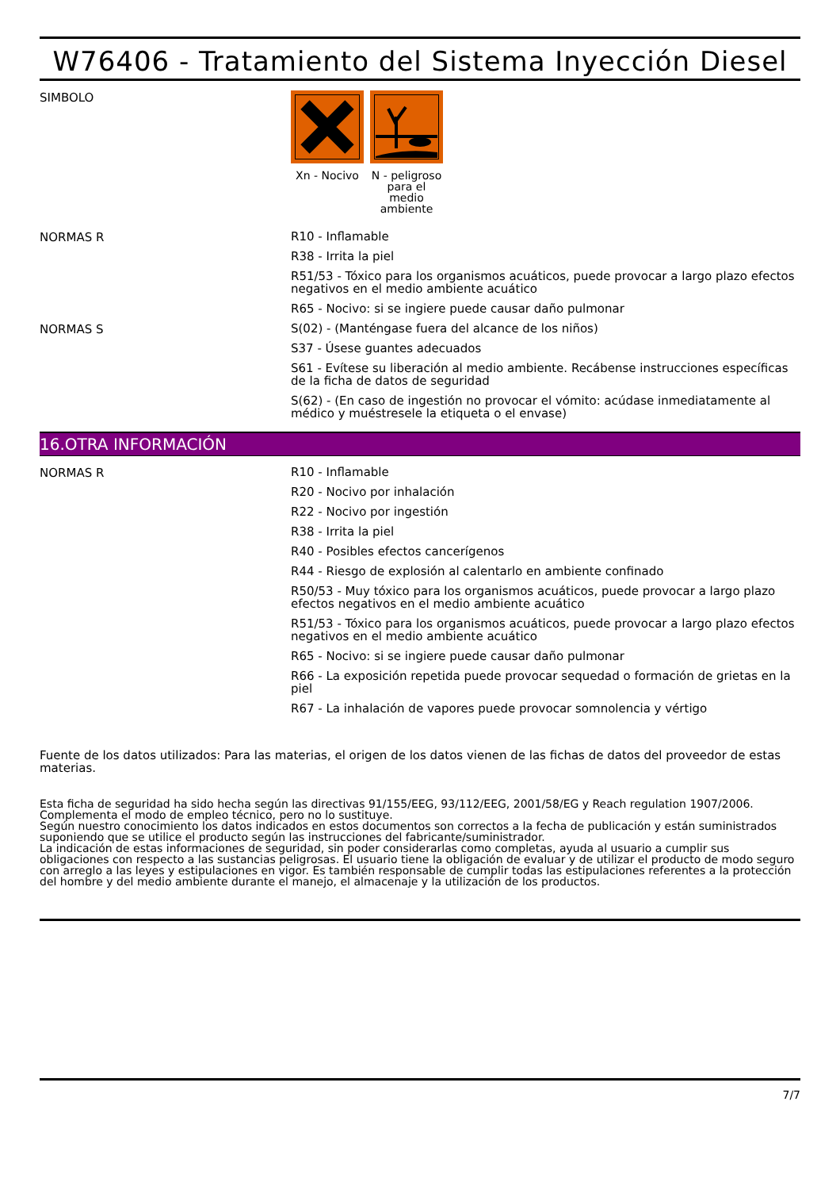W76406 - Tratamiento del Sistema Inyección Diesel
SIMBOLO
Xn - Nocivo
N - peligroso para el medio ambiente
NORMAS R
R10 - Inflamable
R38 - Irrita la piel
R51/53 - Tóxico para los organismos acuáticos, puede provocar a largo plazo efectos negativos en el medio ambiente acuático
R65 - Nocivo: si se ingiere puede causar daño pulmonar
NORMAS S
S(02) - (Manténgase fuera del alcance de los niños)
S37 - Úsese guantes adecuados
S61 - Evítese su liberación al medio ambiente. Recábense instrucciones específicas de la ficha de datos de seguridad
S(62) - (En caso de ingestión no provocar el vómito: acúdase inmediatamente al médico y muéstresele la etiqueta o el envase)
16.OTRA INFORMACIÓN
NORMAS R
R10 - Inflamable
R20 - Nocivo por inhalación
R22 - Nocivo por ingestión
R38 - Irrita la piel
R40 - Posibles efectos cancerígenos
R44 - Riesgo de explosión al calentarlo en ambiente confinado
R50/53 - Muy tóxico para los organismos acuáticos, puede provocar a largo plazo efectos negativos en el medio ambiente acuático
R51/53 - Tóxico para los organismos acuáticos, puede provocar a largo plazo efectos negativos en el medio ambiente acuático
R65 - Nocivo: si se ingiere puede causar daño pulmonar
R66 - La exposición repetida puede provocar sequedad o formación de grietas en la piel
R67 - La inhalación de vapores puede provocar somnolencia y vértigo
Fuente de los datos utilizados: Para las materias, el origen de los datos vienen de las fichas de datos del proveedor de estas materias.
Esta ficha de seguridad ha sido hecha según las directivas 91/155/EEG, 93/112/EEG, 2001/58/EG y Reach regulation 1907/2006.
Complementa el modo de empleo técnico, pero no lo sustituye.
Según nuestro conocimiento los datos indicados en estos documentos son correctos a la fecha de publicación y están suministrados suponiendo que se utilice el producto según las instrucciones del fabricante/suministrador.
La indicación de estas informaciones de seguridad, sin poder considerarlas como completas, ayuda al usuario a cumplir sus obligaciones con respecto a las sustancias peligrosas. El usuario tiene la obligación de evaluar y de utilizar el producto de modo seguro con arreglo a las leyes y estipulaciones en vigor. Es también responsable de cumplir todas las estipulaciones referentes a la protección del hombre y del medio ambiente durante el manejo, el almacenaje y la utilización de los productos.
7/7